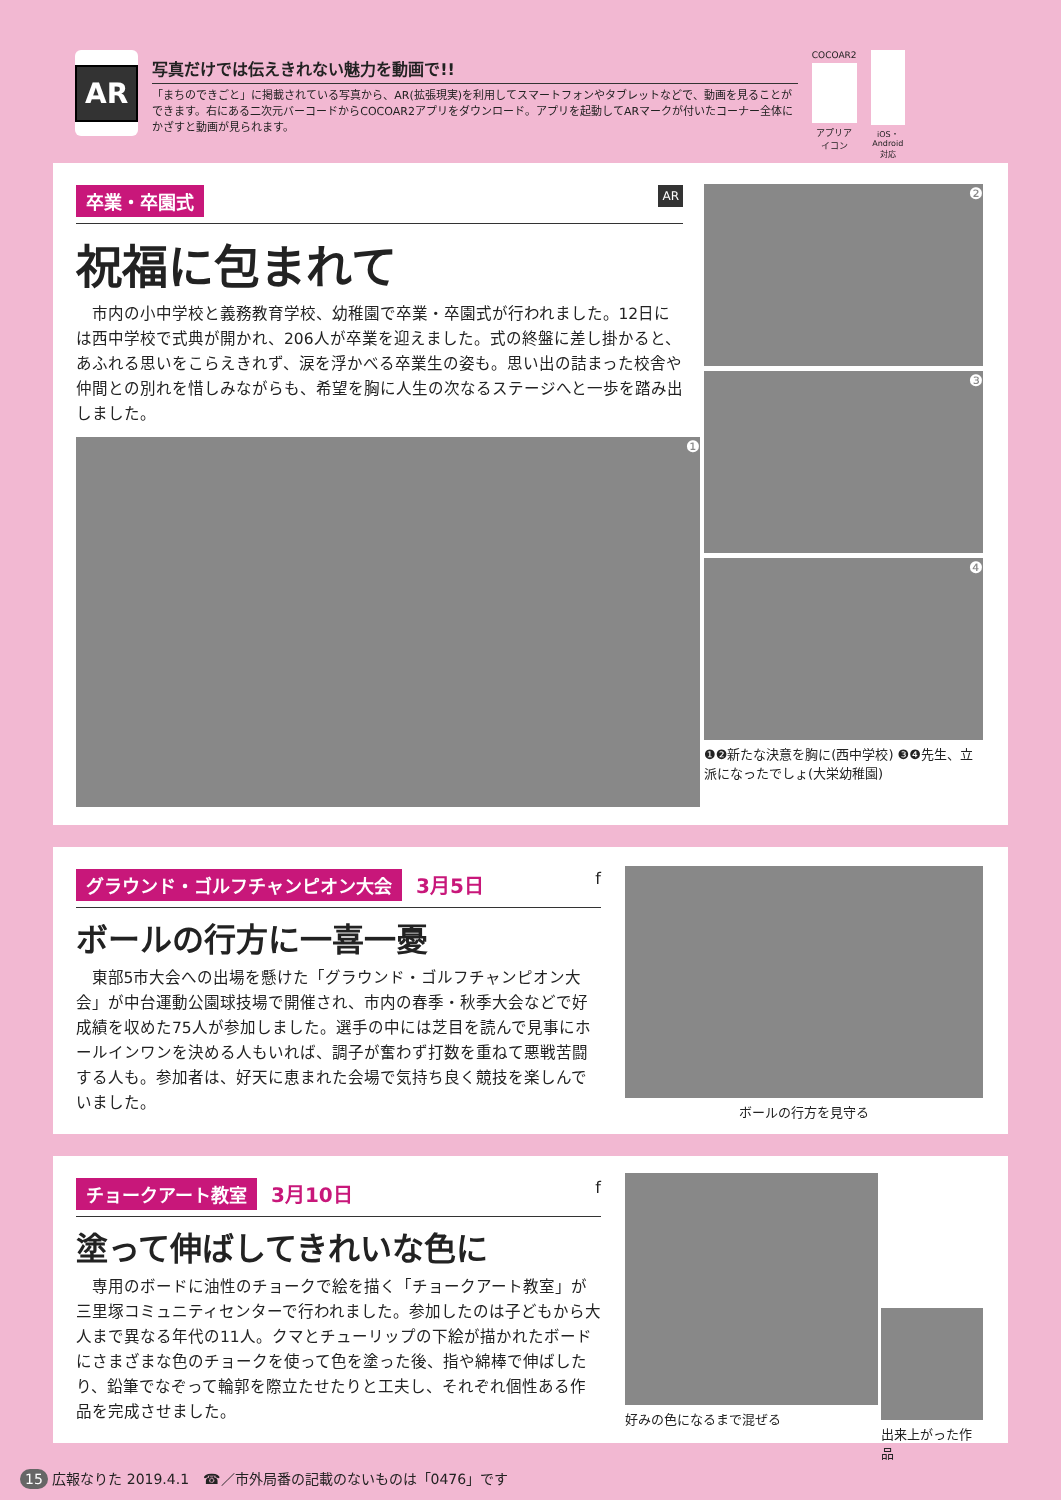AR
写真だけでは伝えきれない魅力を動画で!!
「まちのできごと」に掲載されている写真から、AR(拡張現実)を利用してスマートフォンやタブレットなどで、動画を見ることができます。右にある二次元バーコードからCOCOAR2アプリをダウンロード。アプリを起動してARマークが付いたコーナー全体にかざすと動画が見られます。
COCOAR2
アプリアイコン
iOS・Android対応
卒業・卒園式 AR
祝福に包まれて
市内の小中学校と義務教育学校、幼稚園で卒業・卒園式が行われました。12日には西中学校で式典が開かれ、206人が卒業を迎えました。式の終盤に差し掛かると、あふれる思いをこらえきれず、涙を浮かべる卒業生の姿も。思い出の詰まった校舎や仲間との別れを惜しみながらも、希望を胸に人生の次なるステージへと一歩を踏み出しました。
❶
❷
❸
❹
❶❷新たな決意を胸に(西中学校) ❸❹先生、立派になったでしょ(大栄幼稚園)
グラウンド・ゴルフチャンピオン大会 3月5日 f
ボールの行方に一喜一憂
東部5市大会への出場を懸けた「グラウンド・ゴルフチャンピオン大会」が中台運動公園球技場で開催され、市内の春季・秋季大会などで好成績を収めた75人が参加しました。選手の中には芝目を読んで見事にホールインワンを決める人もいれば、調子が奮わず打数を重ねて悪戦苦闘する人も。参加者は、好天に恵まれた会場で気持ち良く競技を楽しんでいました。
ボールの行方を見守る
チョークアート教室 3月10日 f
塗って伸ばしてきれいな色に
専用のボードに油性のチョークで絵を描く「チョークアート教室」が三里塚コミュニティセンターで行われました。参加したのは子どもから大人まで異なる年代の11人。クマとチューリップの下絵が描かれたボードにさまざまな色のチョークを使って色を塗った後、指や綿棒で伸ばしたり、鉛筆でなぞって輪郭を際立たせたりと工夫し、それぞれ個性ある作品を完成させました。
好みの色になるまで混ぜる
出来上がった作品
15 広報なりた 2019.4.1　☎／市外局番の記載のないものは「0476」です